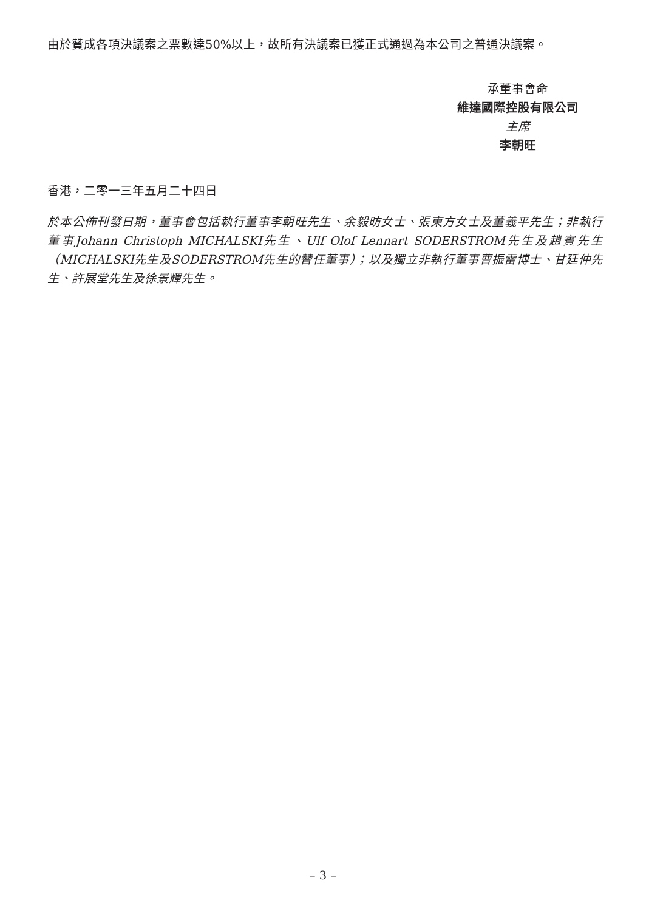由於贊成各項決議案之票數達50%以上，故所有決議案已獲正式通過為本公司之普通決議案。
承董事會命
維達國際控股有限公司
主席
李朝旺
香港，二零一三年五月二十四日
於本公佈刊發日期，董事會包括執行董事李朝旺先生、余毅昉女士、張東方女士及董義平先生；非執行董事Johann Christoph MICHALSKI先生、Ulf Olof Lennart SODERSTROM先生及趙賓先生（MICHALSKI先生及SODERSTROM先生的替任董事）；以及獨立非執行董事曹振雷博士、甘廷仲先生、許展堂先生及徐景輝先生。
– 3 –